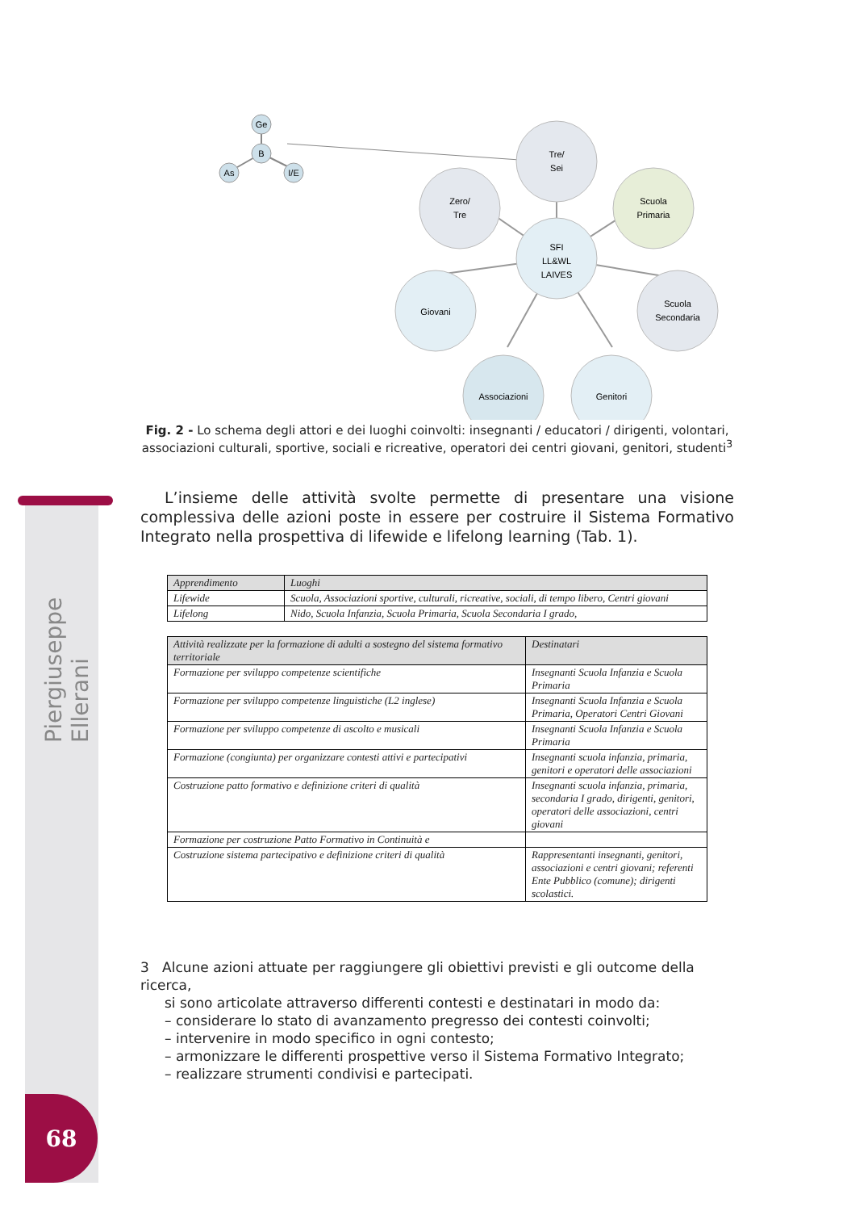Piergiuseppe Ellerani
68
Ge
B
As
I/E
Tre/
Sei
Zero/
Tre
Scuola
Primaria
SFI
LL&WL
LAIVES
Giovani
Scuola
Secondaria
Associazioni
Genitori
Fig. 2 - Lo schema degli attori e dei luoghi coinvolti: insegnanti / educatori / dirigenti, volontari, associazioni culturali, sportive, sociali e ricreative, operatori dei centri giovani, genitori, studenti<sup>3</sup>
L’insieme delle attività svolte permette di presentare una visione complessiva delle azioni poste in essere per costruire il Sistema Formativo Integrato nella prospettiva di lifewide e lifelong learning (Tab. 1).
| Apprendimento | Luoghi |
| --- | --- |
| Lifewide | Scuola, Associazioni sportive, culturali, ricreative, sociali, di tempo libero, Centri giovani |
| Lifelong | Nido, Scuola Infanzia, Scuola Primaria, Scuola Secondaria I grado, |
| Attività realizzate per la formazione di adulti a sostegno del sistema formativo territoriale | Destinatari |
| --- | --- |
| Formazione per sviluppo competenze scientifiche | Insegnanti Scuola Infanzia e Scuola Primaria |
| Formazione per sviluppo competenze linguistiche (L2 inglese) | Insegnanti Scuola Infanzia e Scuola Primaria, Operatori Centri Giovani |
| Formazione per sviluppo competenze di ascolto e musicali | Insegnanti Scuola Infanzia e Scuola Primaria |
| Formazione (congiunta) per organizzare contesti attivi e partecipativi | Insegnanti scuola infanzia, primaria, genitori e operatori delle associazioni |
| Costruzione patto formativo e definizione criteri di qualità | Insegnanti scuola infanzia, primaria, secondaria I grado, dirigenti, genitori, operatori delle associazioni, centri giovani |
| Formazione per costruzione Patto Formativo in Continuità e | |
| Costruzione sistema partecipativo e definizione criteri di qualità | Rappresentanti insegnanti, genitori, associazioni e centri giovani; referenti Ente Pubblico (comune); dirigenti scolastici. |
3 Alcune azioni attuate per raggiungere gli obiettivi previsti e gli outcome della ricerca,
si sono articolate attraverso differenti contesti e destinatari in modo da:
– considerare lo stato di avanzamento pregresso dei contesti coinvolti;
– intervenire in modo specifico in ogni contesto;
– armonizzare le differenti prospettive verso il Sistema Formativo Integrato;
– realizzare strumenti condivisi e partecipati.